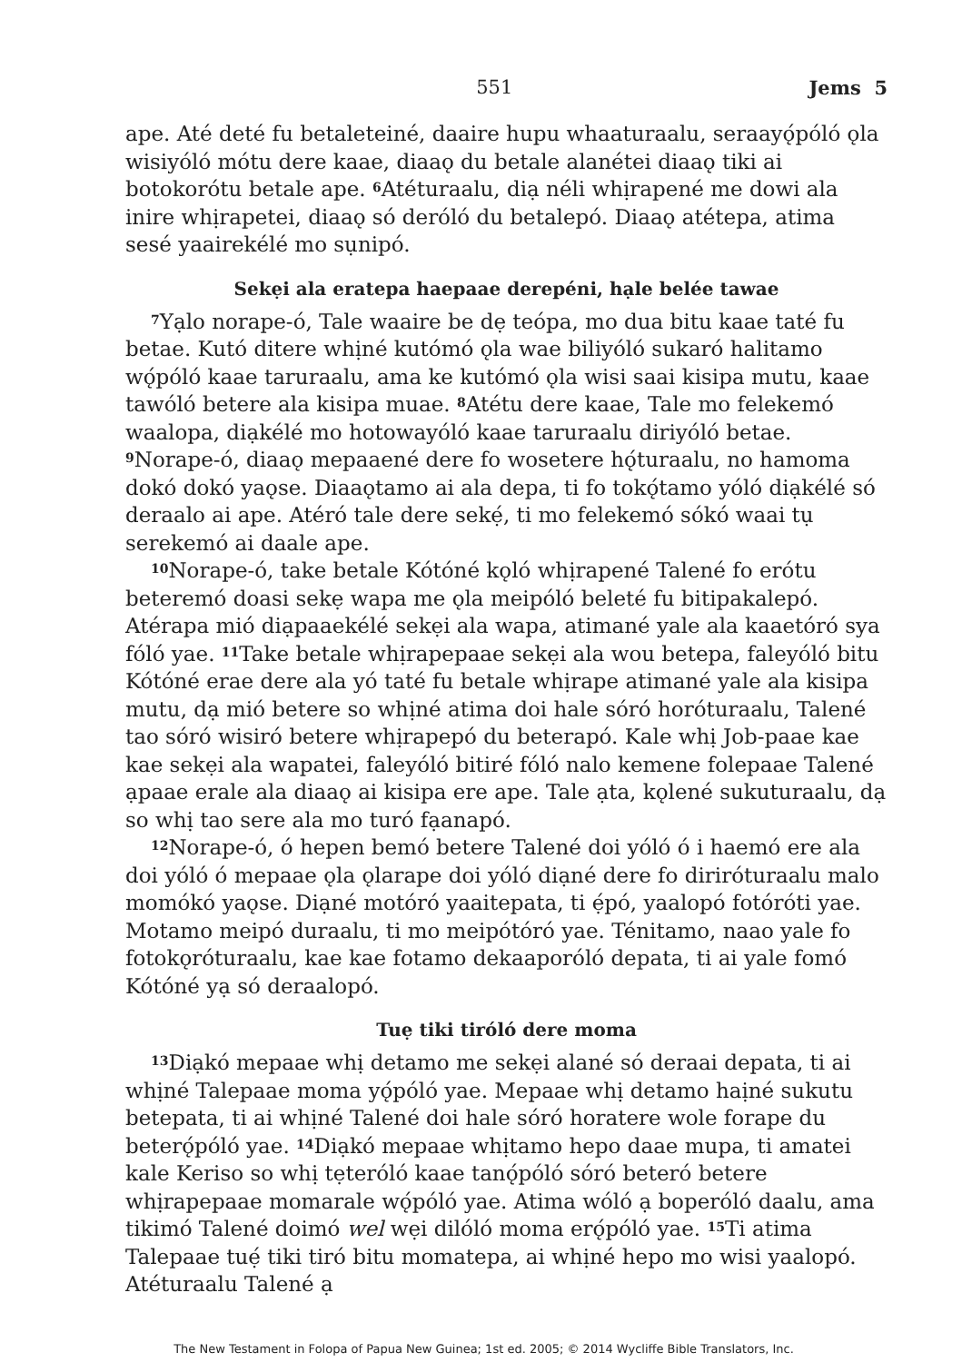551 Jems 5
ape. Até deté fu betaleteiné, daaire hupu whaaturaalu, seraayǫ́póló ǫla wisiyóló mótu dere kaae, diaaǫ du betale alanétei diaaǫ tiki ai botokorótu betale ape. <sup>6</sup>Atéturaalu, diạ néli whịrapené me dowi ala inire whịrapetei, diaaǫ só deróló du betalepó. Diaaǫ atétepa, atima sesé yaairekélé mo sụnipó.
Sekẹi ala eratepa haepaae derepéni, hạle belée tawae
<sup>7</sup> Yạlo norape-ó, Tale waaire be dẹ teópa, mo dua bitu kaae taté fu betae. Kutó ditere whịné kutómó ǫla wae biliyóló sukaró halitamo wǫ́póló kaae taruraalu, ama ke kutómó ǫla wisi saai kisipa mutu, kaae tawóló betere ala kisipa muae. <sup>8</sup>Atétu dere kaae, Tale mo felekemó waalopa, diạkélé mo hotowayóló kaae taruraalu diriyóló betae. <sup>9</sup>Norape-ó, diaaǫ mepaaené dere fo wosetere hǫ́turaalu, no hamoma dokó dokó yaǫse. Diaaǫtamo ai ala depa, ti fo tokǫ́tamo yóló diạkélé só deraalo ai ape. Atéró tale dere sekẹ́, ti mo felekemó sókó waai tụ serekemó ai daale ape.
<sup>10</sup> Norape-ó, take betale Kótóné kǫló whịrapené Talené fo erótu beteremó doasi sekẹ wapa me ǫla meipóló beleté fu bitipakalepó. Atérapa mió diạpaaekélé sekẹi ala wapa, atimané yale ala kaaetóró sya fóló yae. <sup>11</sup>Take betale whịrapepaae sekẹi ala wou betepa, faleyóló bitu Kótóné erae dere ala yó taté fu betale whịrape atimané yale ala kisipa mutu, dạ mió betere so whịné atima doi hale sóró horóturaalu, Talené tao sóró wisiró betere whịrapepó du beterapó. Kale whị Job-paae kae kae sekẹi ala wapatei, faleyóló bitiré fóló nalo kemene folepaae Talené ạpaae erale ala diaaǫ ai kisipa ere ape. Tale ạta, kǫlené sukuturaalu, dạ so whị tao sere ala mo turó fạanapó.
<sup>12</sup> Norape-ó, ó hepen bemó betere Talené doi yóló ó i haemó ere ala doi yóló ó mepaae ǫla ǫlarape doi yóló diạné dere fo diriróturaalu malo momókó yaǫse. Diạné motóró yaaitepata, ti ẹ́pó, yaalopó fotóróti yae. Motamo meipó duraalu, ti mo meipótóró yae. Ténitamo, naao yale fo fotokǫróturaalu, kae kae fotamo dekaaporóló depata, ti ai yale fomó Kótóné yạ só deraalopó.
Tuẹ tiki tiróló dere moma
<sup>13</sup> Diạkó mepaae whị detamo me sekẹi alané só deraai depata, ti ai whịné Talepaae moma yǫ́póló yae. Mepaae whị detamo haịné sukutu betepata, ti ai whịné Talené doi hale sóró horatere wole forape du beterǫ́póló yae. <sup>14</sup>Diạkó mepaae whịtamo hepo daae mupa, ti amatei kale Keriso so whị tẹteróló kaae tanǫ́póló sóró beteró betere whịrapepaae momarale wǫ́póló yae. Atima wóló ạ boperóló daalu, ama tikimó Talené doimó wel wẹi dilóló moma erǫ́póló yae. <sup>15</sup>Ti atima Talepaae tuẹ́ tiki tiró bitu momatepa, ai whịné hepo mo wisi yaalopó. Atéturaalu Talené ạ
The New Testament in Folopa of Papua New Guinea; 1st ed. 2005; © 2014 Wycliffe Bible Translators, Inc.